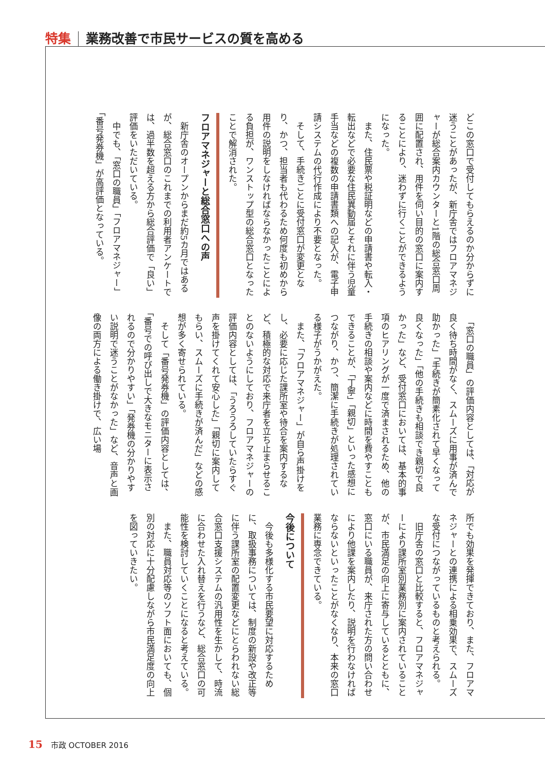特集 業務改善で市民サービスの質を高める
どこの窓口で受付してもらえるのか分からずに迷うことがあったが、新庁舎ではフロアマネジャーが総合案内カウンターと1階の総合窓口周囲に配置され、用件を伺い目的の窓口に案内することにより、迷わずに行くことができるようになった。
　また、住民票や税証明などの申請書や転入・転出などで必要な住民異動届とそれに伴う児童手当などの複数の申請書類への記入が、電子申請システムの代行作成により不要となった。
　そして、手続きごとに受付窓口が変更となり、かつ、担当者も代わるため何度も初めから用件の説明をしなければならなかったことによる負担が、ワンストップ型の総合窓口となったことで解消された。
フロアマネジャーと総合窓口への声
　新庁舎のオープンからまだ約5カ月ではあるが、総合窓口のこれまでの利用者アンケートでは、過半数を超える方から総合評価で「良い」評価をいただいている。
　中でも、「窓口の職員」「フロアマネジャー」「番号発券機」が高評価となっている。
　「窓口の職員」の評価内容としては、「対応が良く待ち時間がなく、スムーズに用事が済んで助かった」「手続きが簡素化されて早くなって良くなった」「他の手続きも相談でき親切で良かった」など、受付窓口においては、基本的事項のヒアリングが一度で済まされるため、他の手続きの相談や案内などに時間を費やすこともできることが、「丁寧」「親切」といった感想につながり、かつ、簡潔に手続きが処理されている様子がうかがえた。
　また、「フロアマネジャー」が自ら声掛けをし、必要に応じた課所室や待合を案内するなど、積極的な対応で来庁者を立ち止まらせることのないようにしており、フロアマネジャーの評価内容としては、「うろうろしていたらすぐ声を掛けてくれて安心した」「親切に案内してもらい、スムーズに手続きが済んだ」などの感想が多く寄せられている。
　そして「番号発券機」の評価内容としては、「番号での呼び出しで大きなモニターに表示されるので分かりやすい」「発券機の分かりやすい説明で迷うことがなかった」など、音声と画像の両方による働き掛けで、広い場
所でも効果を発揮できており、また、フロアマネジャーとの連携による相乗効果で、スムーズな受付につながっているものと考えられる。
　旧庁舎の窓口と比較すると、フロアマネジャーにより課所室別業務別に案内されていることが、市民満足の向上に寄与しているとともに、窓口にいる職員が、来庁された方の問い合わせにより他課を案内したり、説明を行わなければならないといったことがなくなり、本来の窓口業務に専念できている。
今後について
　今後も多様化する市民要望に対応するために、取扱事務については、制度の新設や改正等に伴う課所室の配置変更などにとらわれない総合窓口支援システムの汎用性を生かして、時流に合わせた入れ替えを行うなど、総合窓口の可能性を検討していくことになると考えている。
　また、職員対応等のソフト面においても、個別の対応に十分配慮しながら市民満足度の向上を図っていきたい。
15 市政 OCTOBER 2016